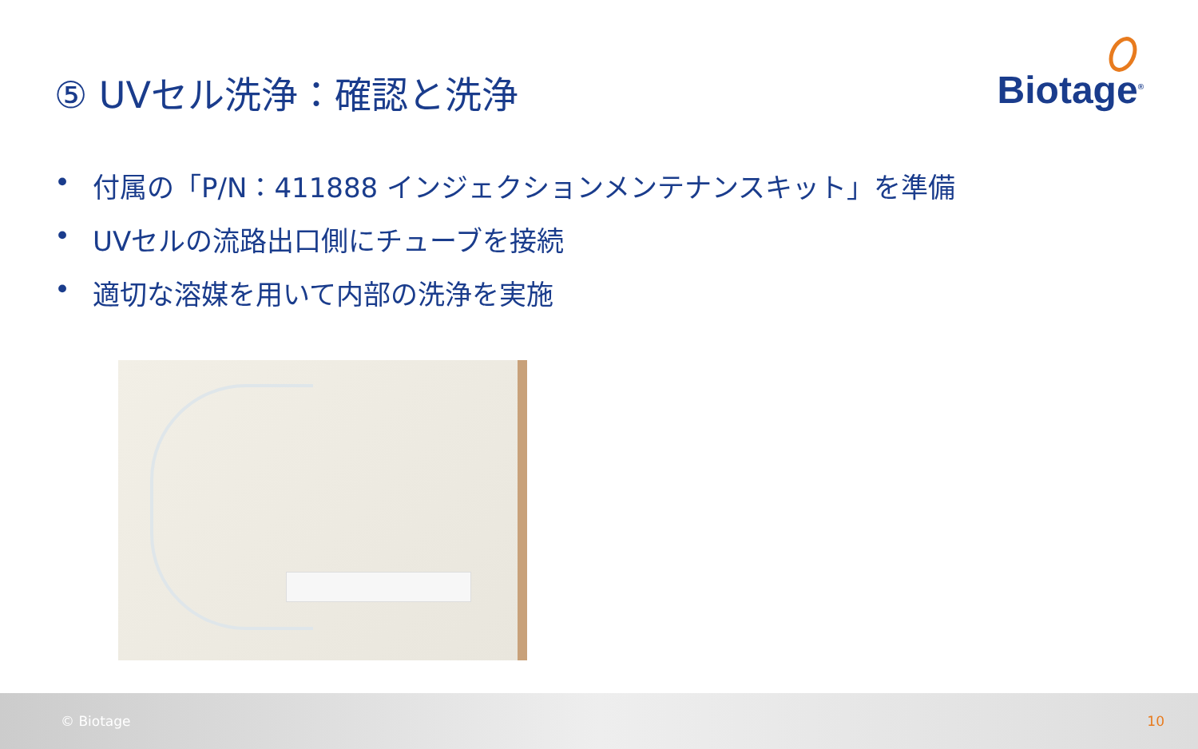⑤ UVセル洗浄：確認と洗浄
Biotage<sup>®</sup>
• 付属の「P/N：411888 インジェクションメンテナンスキット」を準備
• UVセルの流路出口側にチューブを接続
• 適切な溶媒を用いて内部の洗浄を実施
© Biotage 10